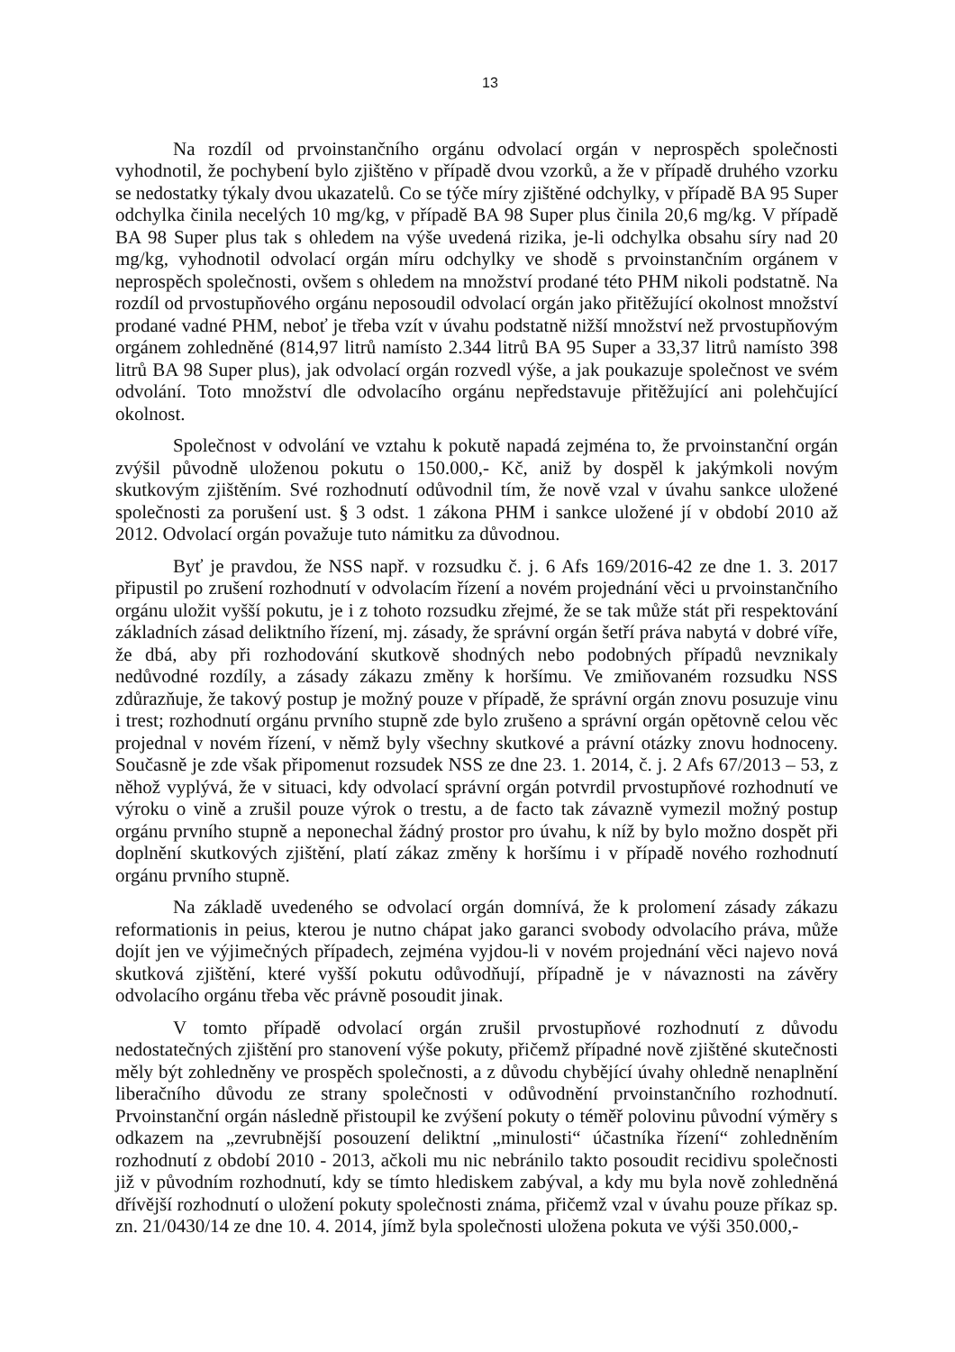13
Na rozdíl od prvoinstančního orgánu odvolací orgán v neprospěch společnosti vyhodnotil, že pochybení bylo zjištěno v případě dvou vzorků, a že v případě druhého vzorku se nedostatky týkaly dvou ukazatelů. Co se týče míry zjištěné odchylky, v případě BA 95 Super odchylka činila necelých 10 mg/kg, v případě BA 98 Super plus činila 20,6 mg/kg. V případě BA 98 Super plus tak s ohledem na výše uvedená rizika, je-li odchylka obsahu síry nad 20 mg/kg, vyhodnotil odvolací orgán míru odchylky ve shodě s prvoinstančním orgánem v neprospěch společnosti, ovšem s ohledem na množství prodané této PHM nikoli podstatně. Na rozdíl od prvostupňového orgánu neposoudil odvolací orgán jako přitěžující okolnost množství prodané vadné PHM, neboť je třeba vzít v úvahu podstatně nižší množství než prvostupňovým orgánem zohledněné (814,97 litrů namísto 2.344 litrů BA 95 Super a 33,37 litrů namísto 398 litrů BA 98 Super plus), jak odvolací orgán rozvedl výše, a jak poukazuje společnost ve svém odvolání. Toto množství dle odvolacího orgánu nepředstavuje přitěžující ani polehčující okolnost.
Společnost v odvolání ve vztahu k pokutě napadá zejména to, že prvoinstanční orgán zvýšil původně uloženou pokutu o 150.000,- Kč, aniž by dospěl k jakýmkoli novým skutkovým zjištěním. Své rozhodnutí odůvodnil tím, že nově vzal v úvahu sankce uložené společnosti za porušení ust. § 3 odst. 1 zákona PHM i sankce uložené jí v období 2010 až 2012. Odvolací orgán považuje tuto námitku za důvodnou.
Byť je pravdou, že NSS např. v rozsudku č. j. 6 Afs 169/2016-42 ze dne 1. 3. 2017 připustil po zrušení rozhodnutí v odvolacím řízení a novém projednání věci u prvoinstančního orgánu uložit vyšší pokutu, je i z tohoto rozsudku zřejmé, že se tak může stát při respektování základních zásad deliktního řízení, mj. zásady, že správní orgán šetří práva nabytá v dobré víře, že dbá, aby při rozhodování skutkově shodných nebo podobných případů nevznikaly nedůvodné rozdíly, a zásady zákazu změny k horšímu. Ve zmiňovaném rozsudku NSS zdůrazňuje, že takový postup je možný pouze v případě, že správní orgán znovu posuzuje vinu i trest; rozhodnutí orgánu prvního stupně zde bylo zrušeno a správní orgán opětovně celou věc projednal v novém řízení, v němž byly všechny skutkové a právní otázky znovu hodnoceny. Současně je zde však připomenut rozsudek NSS ze dne 23. 1. 2014, č. j. 2 Afs 67/2013 – 53, z něhož vyplývá, že v situaci, kdy odvolací správní orgán potvrdil prvostupňové rozhodnutí ve výroku o vině a zrušil pouze výrok o trestu, a de facto tak závazně vymezil možný postup orgánu prvního stupně a neponechal žádný prostor pro úvahu, k níž by bylo možno dospět při doplnění skutkových zjištění, platí zákaz změny k horšímu i v případě nového rozhodnutí orgánu prvního stupně.
Na základě uvedeného se odvolací orgán domnívá, že k prolomení zásady zákazu reformationis in peius, kterou je nutno chápat jako garanci svobody odvolacího práva, může dojít jen ve výjimečných případech, zejména vyjdou-li v novém projednání věci najevo nová skutková zjištění, které vyšší pokutu odůvodňují, případně je v návaznosti na závěry odvolacího orgánu třeba věc právně posoudit jinak.
V tomto případě odvolací orgán zrušil prvostupňové rozhodnutí z důvodu nedostatečných zjištění pro stanovení výše pokuty, přičemž případné nově zjištěné skutečnosti měly být zohledněny ve prospěch společnosti, a z důvodu chybějící úvahy ohledně nenaplnění liberačního důvodu ze strany společnosti v odůvodnění prvoinstančního rozhodnutí. Prvoinstanční orgán následně přistoupil ke zvýšení pokuty o téměř polovinu původní výměry s odkazem na „zevrubnější posouzení deliktní „minulosti“ účastníka řízení“ zohledněním rozhodnutí z období 2010 - 2013, ačkoli mu nic nebránilo takto posoudit recidivu společnosti již v původním rozhodnutí, kdy se tímto hlediskem zabýval, a kdy mu byla nově zohledněná dřívější rozhodnutí o uložení pokuty společnosti známa, přičemž vzal v úvahu pouze příkaz sp. zn. 21/0430/14 ze dne 10. 4. 2014, jímž byla společnosti uložena pokuta ve výši 350.000,-